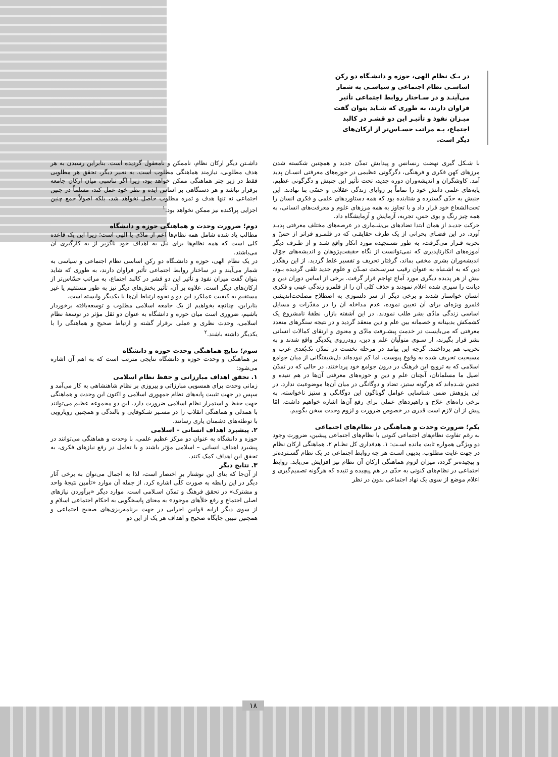در یـک نظام الهی، حوزه و دانشـگاه دو رکن اساسـی نظام اجتماعی و سیاسـی به شمار می‌آینـد و در سـاختار روابط اجتماعی تأثیر فراوان دارند، به طوری که شـاید بتوان گفت میـزان نفوذ و تأثیـر این دو قشـر در کالبد اجتماع، بـه مراتب حسـاس‌تر از ارکان‌های دیگر است.
با شـکل گیری نهضت رنسانس و پیدایش تمدّن جدید و همچنین شکسته شدن مرزهای کهن فکری و فرهنگی، دگرگونی عظیمی در حوزه‌های معرفتی انسـان پدید آمد. کاوشگران و اندیشه‌وران دوره جدید، تحت تأثیر این جنبش و دگرگونی عظیم، پایه‌های علمی دانش خود را تماماً بر زوایای زندگی عقلانی و حسّی بنا نهادند. این جنبش به حدّی گسترده و شتابنده بود که همه دستاوردهای علمی و فکری انسان را تحت‌الشعاع خود قرار داد و با تجاوز به همه مرزهای علوم و معرفت‌های انسانی، به همه چیز رنگ و بوی حس، تجربه، آزمایش و آزمایشگاه داد.
حرکت جدیـد از همان ابتدا تضادهای بی‌شـماری در عرصه‌های مختلف معرفتی پدیـد آورد. در این فضـای بحرانی از یک طرف حقایقـی که در قلمـرو فراتر از حسّ و تجربه قـرار می‌گرفت، به طور نسـنجیده مورد انکار واقع شـد و از طـرف دیگر آموزه‌های انکارناپذیری که نمی‌توانست از نگاه حقیقت‌پژوهان و اندیشه‌های جوّال اندیشه‌وران بشری مخفی بماند، گرفتار تحریف و تفسیر غلط گردید. از این رهگذر دین که به اشـتباه به عنوان رقیب سرسـخت تمـدّن و علوم جدید تلقی گردیده بـود، بیش از هر پدیده دیگری مورد آماج تهاجم قرار گرفت. برخی از اساس دوران دین و دیانت را سپری شده اعلام نمودند و حذف کلی آن را از قلمرو زندگی عینی و فکری انسان خواستار شدند و برخی دیگر از سر دلسوزی به اصطلاح مصلحت‌اندیشی قلمرو ویژه‌ای برای آن تعیین نموده، عدم مداخله آن را در مقدّرات و مسایل اساسی زندگی مادّی بشر طلب نمودند. در این آشفته بازار، نطفهٔ نامشروع یک کشمکش بدبینانه و خصمانه بین علم و دین منعقد گردید و در نتیجه سنگرهای متعدد معرفتی که می‌بایست در خدمت پیشـرفت مادّی و معنوی و ارتقای کمالات انسانی بشر قرار بگیرند، از سـوی متولّیان علم و دین، رودرروی یکدیگر واقع شدند و به تخریب هم پرداختند. گرچه این پیامد در مرحله نخست در تمدّن تک‌بُعدی غرب و مسیحیت تحریف شده به وقوع پیوست، اما کم نبوده‌اند دل‌شیفتگانی از میان جوامع اسلامی که به ترویج این فرهنگ در درون جوامع خود پرداختند، در حالی که در تمدّن اصیل ما مسلمانان، آنچنان علم و دین و حوزه‌های معرفتی آن‌ها در هم تنیده و عجین شـده‌اند که هرگونه ستیز، تضاد و دوگانگی در میان آن‌ها موضوعیت ندارد. در این پژوهش ضمن شناسایی عوامل گوناگون این دوگانگی و ستیز ناخواسته، به برخی راه‌های علاج و راهبردهای عملی برای رفع آن‌ها اشاره خواهیم داشت. امّا پیش از آن لازم است قدری در خصوص ضرورت و لزوم وحدت سخن بگوییم.
یکم؛ ضرورت وحدت و هماهنگی در نظام‌های اجتماعی
به رغم تفاوت نظام‌های اجتماعی کنونی با نظام‌های اجتماعی پیشین، ضرورت وجود دو ویژگی همواره ثابت مانده اسـت: ۱. هدفداری کل نظـام ۲. هماهنگی ارکان نظام در جهت غایت مطلوب. بدیهی اسـت هر چه روابط اجتماعی در یک نظام گسـترده‌تر و پیچیده‌تر گردد، میزان لزوم هماهنگی ارکان آن نظام نیز افزایش می‌یابد. روابط اجتماعی در نظام‌های کنونی به حدّی در هم پیچیده و تنیده که هرگونه تصمیم‌گیری و اعلام موضع از سوی یک نهاد اجتماعی بدون در نظر
داشـتن دیگر ارکان نظام، ناممکن و نامعقول گردیده است. بنابراین رسیدن به هر هدف مطلوبی، نیازمند هماهنگی مطلوب است. به تعبیر دیگر، تحقق هر مطلوبی فقط در زیر چتر هماهنگی ممکن خواهد بود، زیرا اگر تناسبی میان ارکان جامعه برقرار نباشد و هر دستگاهی بر اساس ایده و نظر خود عمل کند، مسلماً در چنین اجتماعی نه تنها هدف و ثمره مطلوب حاصل نخواهد شد، بلکه اصولاً جمع چنین اجزایی پراکنده نیز ممکن نخواهد بود.<sup>۱</sup>
دوم؛ ضرورت وحدت و هماهنگی حوزه و دانشگاه
مطالب یاد شده شامل همه نظام‌ها اعم از مادّی یا الهی است؛ زیرا این یک قاعده کلی است که همه نظام‌ها برای نیل به اهداف خود ناگزیر از به کارگیری آن می‌باشند.
در یک نظام الهی، حوزه و دانشـگاه دو رکن اساسی نظام اجتماعی و سیاسی به شمار می‌آیند و در ساختار روابط اجتماعی تأثیر فراوان دارند، به طوری که شاید بتوان گفت میزان نفوذ و تأثیر این دو قشر در کالبد اجتماع، به مراتب حسّاس‌تر از ارکان‌های دیگر است. علاوه بر آن، تأثیر بخش‌های دیگر نیز به طور مستقیم یا غیر مستقیم به کیفیت عملکرد این دو و نحوه ارتباط آن‌ها با یکدیگر وابسته است.
بنابراین، چنانچه بخواهیم از یک جامعه اسلامی مطلوب و توسعه‌یافته برخوردار باشیم، ضروری است میان حوزه و دانشگاه به عنوان دو ثقل مؤثر در توسعهٔ نظام اسلامی، وحدت نظری و عملی برقرار گشته و ارتباط صحیح و هماهنگی را با یکدیگر داشته باشند.<sup>۲</sup>
سوم؛ نتایج هماهنگی وحدت حوزه و دانشگاه
بر هماهنگی و وحدت حوزه و دانشگاه نتایجی مترتب است که به اهم آن اشاره می‌شود:
۱. تحقق اهداف مبارزاتی و حفظ نظام اسلامی
زمانی وحدت برای همسویی مبارزاتی و پیروزی بر نظام شاهنشاهی به کار می‌آمد و سپس در جهت تثبیت پایه‌های نظام جمهوری اسلامی و اکنون این وحدت و هماهنگی جهت حفظ و استمرار نظام اسلامی ضرورت دارد. این دو مجموعه عظیم می‌توانند با همدلی و هماهنگی انقلاب را در مسـیر شـکوفایی و بالندگی و همچنین رویارویی با توطئه‌های دشمنان یاری رسانند.
۲. پیشبرد اهداف انسانی – اسلامی
حوزه و دانشگاه به عنوان دو مرکز عظیم علمی، با وحدت و هماهنگی می‌توانند در پیشبرد اهداف انسانی – اسلامی مؤثر باشند و با تعامل در رفع نیازهای فکری، به تحقق این اهداف کمک کنند.
۳. نتایج دیگر
از آن‌جا که بنای این نوشتار بر اختصار است، لذا به اجمال می‌توان به برخی آثار دیگر در این رابطه به صورت کلّی اشاره کرد. از جمله آن موارد «تأمین نتیجهٔ واحد و مشترک» در تحقق فرهنگ و تمدّن اسـلامی است. موارد دیگر «برآوردن نیازهای اصلی اجتماع و رفع خلأهای موجود» به معنای پاسخگویی به احکام اجتماعی اسلام و از سوی دیگر ارایه قوانین اجرایی در جهت برنامه‌ریزی‌های صحیح اجتماعی و همچنین تبیین جایگاه صحیح و اهداف هر یک از این دو
۱۸